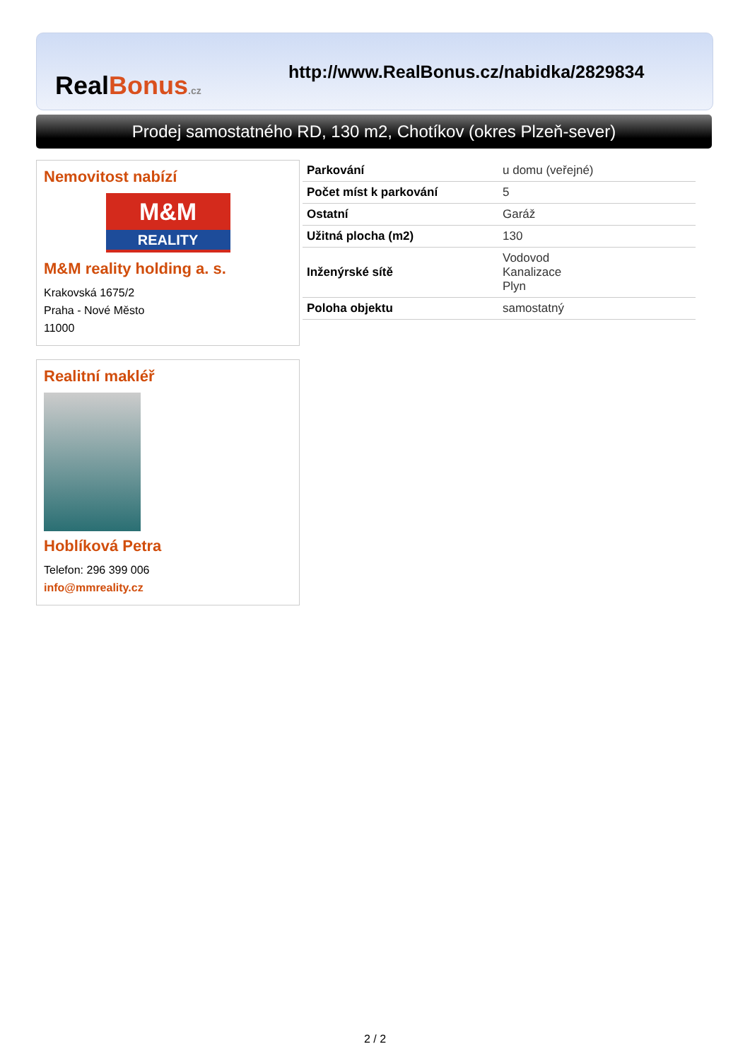RealBonus.cz
http://www.RealBonus.cz/nabidka/2829834
Prodej samostatného RD, 130 m2, Chotíkov (okres Plzeň-sever)
Nemovitost nabízí
M&M
REALITY
M&M reality holding a. s.
Krakovská 1675/2
Praha - Nové Město
11000
Realitní makléř
Hoblíková Petra
Telefon: 296 399 006
info@mmreality.cz
| Parkování | u domu (veřejné) |
| Počet míst k parkování | 5 |
| Ostatní | Garáž |
| Užitná plocha (m2) | 130 |
| Inženýrské sítě | Vodovod Kanalizace Plyn |
| Poloha objektu | samostatný |
2 / 2